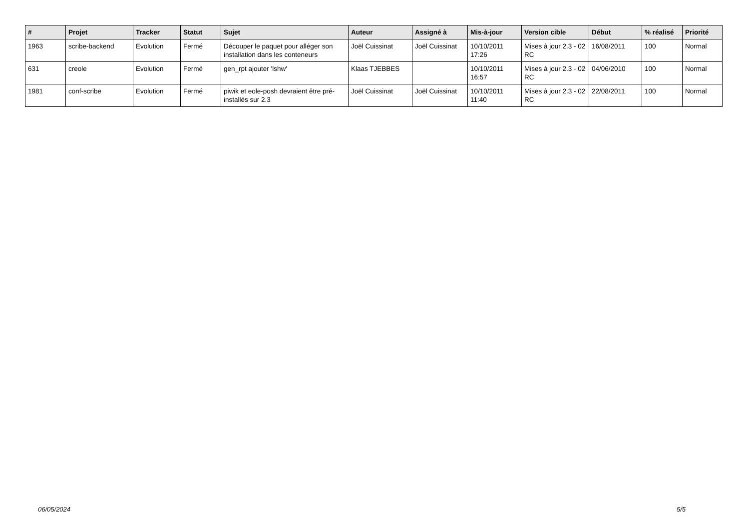| # | Projet | Tracker | Statut | Sujet | Auteur | Assigné à | Mis-à-jour | Version cible | Début | % réalisé | Priorité |
| --- | --- | --- | --- | --- | --- | --- | --- | --- | --- | --- | --- |
| 1963 | scribe-backend | Evolution | Fermé | Découper le paquet pour alléger son installation dans les conteneurs | Joël Cuissinat | Joël Cuissinat | 10/10/2011 17:26 | Mises à jour 2.3 - 02 RC | 16/08/2011 | 100 | Normal |
| 631 | creole | Evolution | Fermé | gen_rpt ajouter 'lshw' | Klaas TJEBBES | | 10/10/2011 16:57 | Mises à jour 2.3 - 02 RC | 04/06/2010 | 100 | Normal |
| 1981 | conf-scribe | Evolution | Fermé | piwik et eole-posh devraient être pré-installés sur 2.3 | Joël Cuissinat | Joël Cuissinat | 10/10/2011 11:40 | Mises à jour 2.3 - 02 RC | 22/08/2011 | 100 | Normal |
06/05/2024 5/5